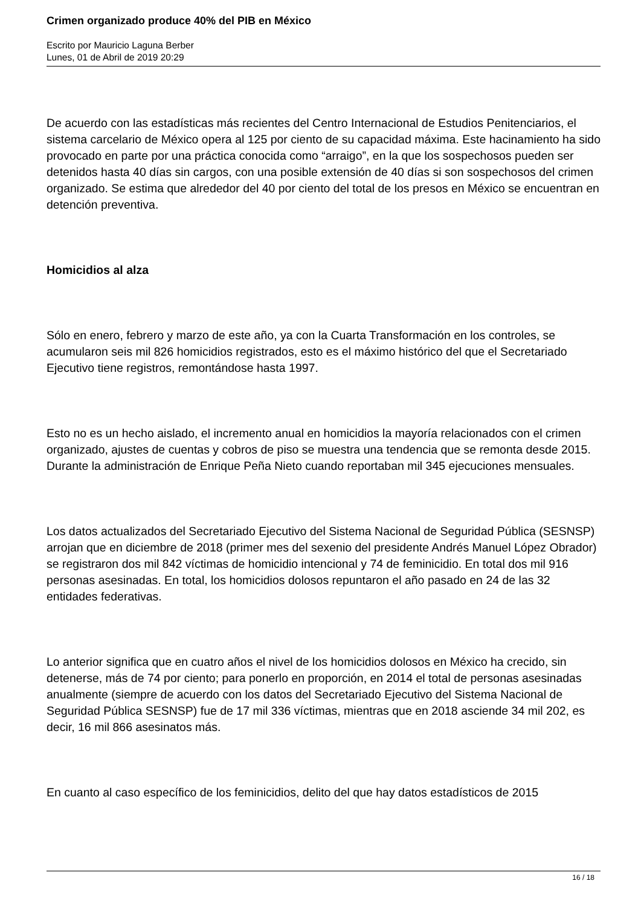Crimen organizado produce 40% del PIB en México
Escrito por Mauricio Laguna Berber
Lunes, 01 de Abril de 2019 20:29
De acuerdo con las estadísticas más recientes del Centro Internacional de Estudios Penitenciarios, el sistema carcelario de México opera al 125 por ciento de su capacidad máxima. Este hacinamiento ha sido provocado en parte por una práctica conocida como “arraigo”, en la que los sospechosos pueden ser detenidos hasta 40 días sin cargos, con una posible extensión de 40 días si son sospechosos del crimen organizado. Se estima que alrededor del 40 por ciento del total de los presos en México se encuentran en detención preventiva.
Homicidios al alza
Sólo en enero, febrero y marzo de este año, ya con la Cuarta Transformación en los controles, se acumularon seis mil 826 homicidios registrados, esto es el máximo histórico del que el Secretariado Ejecutivo tiene registros, remontándose hasta 1997.
Esto no es un hecho aislado, el incremento anual en homicidios la mayoría relacionados con el crimen organizado, ajustes de cuentas y cobros de piso se muestra una tendencia que se remonta desde 2015. Durante la administración de Enrique Peña Nieto cuando reportaban mil 345 ejecuciones mensuales.
Los datos actualizados del Secretariado Ejecutivo del Sistema Nacional de Seguridad Pública (SESNSP) arrojan que en diciembre de 2018 (primer mes del sexenio del presidente Andrés Manuel López Obrador) se registraron dos mil 842 víctimas de homicidio intencional y 74 de feminicidio. En total dos mil 916 personas asesinadas. En total, los homicidios dolosos repuntaron el año pasado en 24 de las 32 entidades federativas.
Lo anterior significa que en cuatro años el nivel de los homicidios dolosos en México ha crecido, sin detenerse, más de 74 por ciento; para ponerlo en proporción, en 2014 el total de personas asesinadas anualmente (siempre de acuerdo con los datos del Secretariado Ejecutivo del Sistema Nacional de Seguridad Pública SESNSP) fue de 17 mil 336 víctimas, mientras que en 2018 asciende 34 mil 202, es decir, 16 mil 866 asesinatos más.
En cuanto al caso específico de los feminicidios, delito del que hay datos estadísticos de 2015
16 / 18